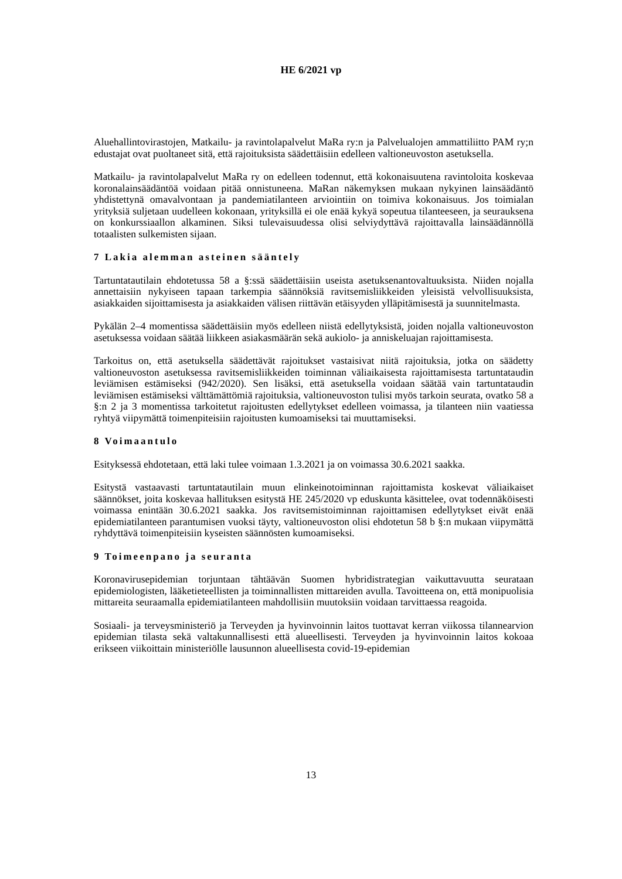HE 6/2021 vp
Aluehallintovirastojen, Matkailu- ja ravintolapalvelut MaRa ry:n ja Palvelualojen ammattiliitto PAM ry;n edustajat ovat puoltaneet sitä, että rajoituksista säädettäisiin edelleen valtioneuvoston asetuksella.
Matkailu- ja ravintolapalvelut MaRa ry on edelleen todennut, että kokonaisuutena ravintoloita koskevaa koronalainsäädäntöä voidaan pitää onnistuneena. MaRan näkemyksen mukaan nykyinen lainsäädäntö yhdistettynä omavalvontaan ja pandemiatilanteen arviointiin on toimiva kokonaisuus. Jos toimialan yrityksiä suljetaan uudelleen kokonaan, yrityksillä ei ole enää kykyä sopeutua tilanteeseen, ja seurauksena on konkurssiaallon alkaminen. Siksi tulevaisuudessa olisi selviydyttävä rajoittavalla lainsäädännöllä totaalisten sulkemisten sijaan.
7 Lakia alemman asteinen sääntely
Tartuntatautilain ehdotetussa 58 a §:ssä säädettäisiin useista asetuksenantovaltuuksista. Niiden nojalla annettaisiin nykyiseen tapaan tarkempia säännöksiä ravitsemisliikkeiden yleisistä velvollisuuksista, asiakkaiden sijoittamisesta ja asiakkaiden välisen riittävän etäisyyden ylläpitämisestä ja suunnitelmasta.
Pykälän 2–4 momentissa säädettäisiin myös edelleen niistä edellytyksistä, joiden nojalla valtioneuvoston asetuksessa voidaan säätää liikkeen asiakasmäärän sekä aukiolo- ja anniskeluajan rajoittamisesta.
Tarkoitus on, että asetuksella säädettävät rajoitukset vastaisivat niitä rajoituksia, jotka on säädetty valtioneuvoston asetuksessa ravitsemisliikkeiden toiminnan väliaikaisesta rajoittamisesta tartuntataudin leviämisen estämiseksi (942/2020). Sen lisäksi, että asetuksella voidaan säätää vain tartuntataudin leviämisen estämiseksi välttämättömiä rajoituksia, valtioneuvoston tulisi myös tarkoin seurata, ovatko 58 a §:n 2 ja 3 momentissa tarkoitetut rajoitusten edellytykset edelleen voimassa, ja tilanteen niin vaatiessa ryhtyä viipymättä toimenpiteisiin rajoitusten kumoamiseksi tai muuttamiseksi.
8 Voimaantulo
Esityksessä ehdotetaan, että laki tulee voimaan 1.3.2021 ja on voimassa 30.6.2021 saakka.
Esitystä vastaavasti tartuntatautilain muun elinkeinotoiminnan rajoittamista koskevat väliaikaiset säännökset, joita koskevaa hallituksen esitystä HE 245/2020 vp eduskunta käsittelee, ovat todennäköisesti voimassa enintään 30.6.2021 saakka. Jos ravitsemistoiminnan rajoittamisen edellytykset eivät enää epidemiatilanteen parantumisen vuoksi täyty, valtioneuvoston olisi ehdotetun 58 b §:n mukaan viipymättä ryhdyttävä toimenpiteisiin kyseisten säännösten kumoamiseksi.
9 Toimeenpano ja seuranta
Koronavirusepidemian torjuntaan tähtäävän Suomen hybridistrategian vaikuttavuutta seurataan epidemiologisten, lääketieteellisten ja toiminnallisten mittareiden avulla. Tavoitteena on, että monipuolisia mittareita seuraamalla epidemiatilanteen mahdollisiin muutoksiin voidaan tarvittaessa reagoida.
Sosiaali- ja terveysministeriö ja Terveyden ja hyvinvoinnin laitos tuottavat kerran viikossa tilannearvion epidemian tilasta sekä valtakunnallisesti että alueellisesti. Terveyden ja hyvinvoinnin laitos kokoaa erikseen viikoittain ministeriölle lausunnon alueellisesta covid-19-epidemian
13